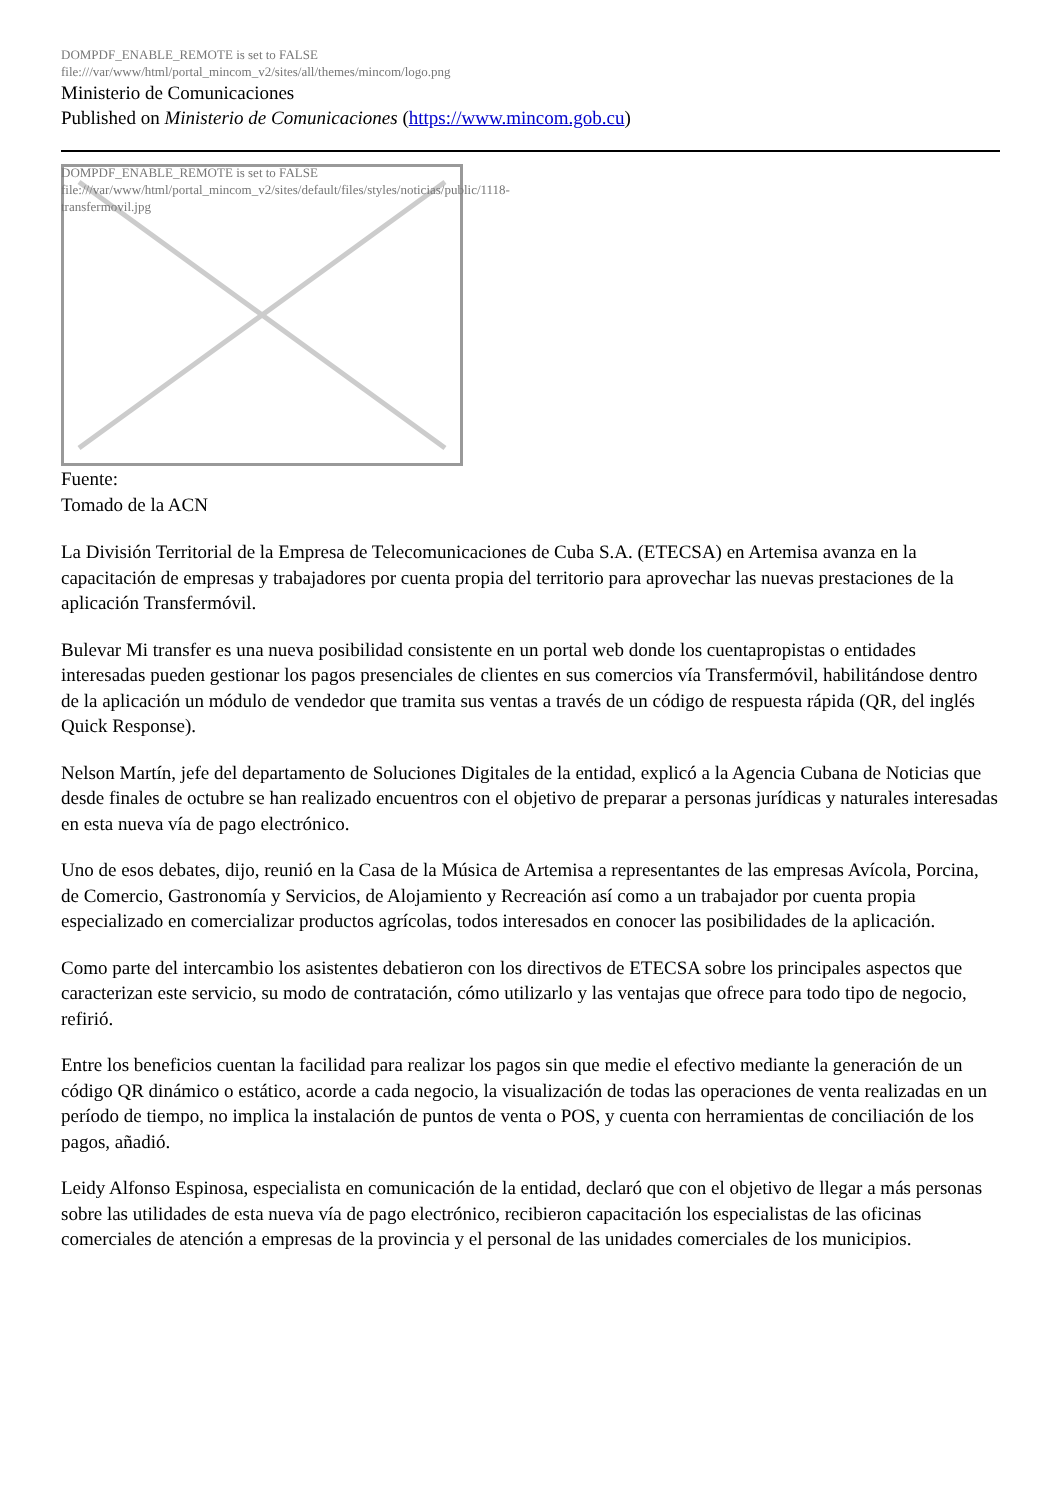DOMPDF_ENABLE_REMOTE is set to FALSE
file:///var/www/html/portal_mincom_v2/sites/all/themes/mincom/logo.png
Ministerio de Comunicaciones
Published on Ministerio de Comunicaciones (https://www.mincom.gob.cu)
DOMPDF_ENABLE_REMOTE is set to FALSE
file:///var/www/html/portal_mincom_v2/sites/default/files/styles/noticias/public/1118-transfermovil.jpg
Fuente:
Tomado de la ACN
La División Territorial de la Empresa de Telecomunicaciones de Cuba S.A. (ETECSA) en Artemisa avanza en la capacitación de empresas y trabajadores por cuenta propia del territorio para aprovechar las nuevas prestaciones de la aplicación Transfermóvil.
Bulevar Mi transfer es una nueva posibilidad consistente en un portal web donde los cuentapropistas o entidades interesadas pueden gestionar los pagos presenciales de clientes en sus comercios vía Transfermóvil, habilitándose dentro de la aplicación un módulo de vendedor que tramita sus ventas a través de un código de respuesta rápida (QR, del inglés Quick Response).
Nelson Martín, jefe del departamento de Soluciones Digitales de la entidad, explicó a la Agencia Cubana de Noticias que desde finales de octubre se han realizado encuentros con el objetivo de preparar a personas jurídicas y naturales interesadas en esta nueva vía de pago electrónico.
Uno de esos debates, dijo, reunió en la Casa de la Música de Artemisa a representantes de las empresas Avícola, Porcina, de Comercio, Gastronomía y Servicios, de Alojamiento y Recreación así como a un trabajador por cuenta propia especializado en comercializar productos agrícolas, todos interesados en conocer las posibilidades de la aplicación.
Como parte del intercambio los asistentes debatieron con los directivos de ETECSA sobre los principales aspectos que caracterizan este servicio, su modo de contratación, cómo utilizarlo y las ventajas que ofrece para todo tipo de negocio, refirió.
Entre los beneficios cuentan la facilidad para realizar los pagos sin que medie el efectivo mediante la generación de un código QR dinámico o estático, acorde a cada negocio, la visualización de todas las operaciones de venta realizadas en un período de tiempo, no implica la instalación de puntos de venta o POS, y cuenta con herramientas de conciliación de los pagos, añadió.
Leidy Alfonso Espinosa, especialista en comunicación de la entidad, declaró que con el objetivo de llegar a más personas sobre las utilidades de esta nueva vía de pago electrónico, recibieron capacitación los especialistas de las oficinas comerciales de atención a empresas de la provincia y el personal de las unidades comerciales de los municipios.